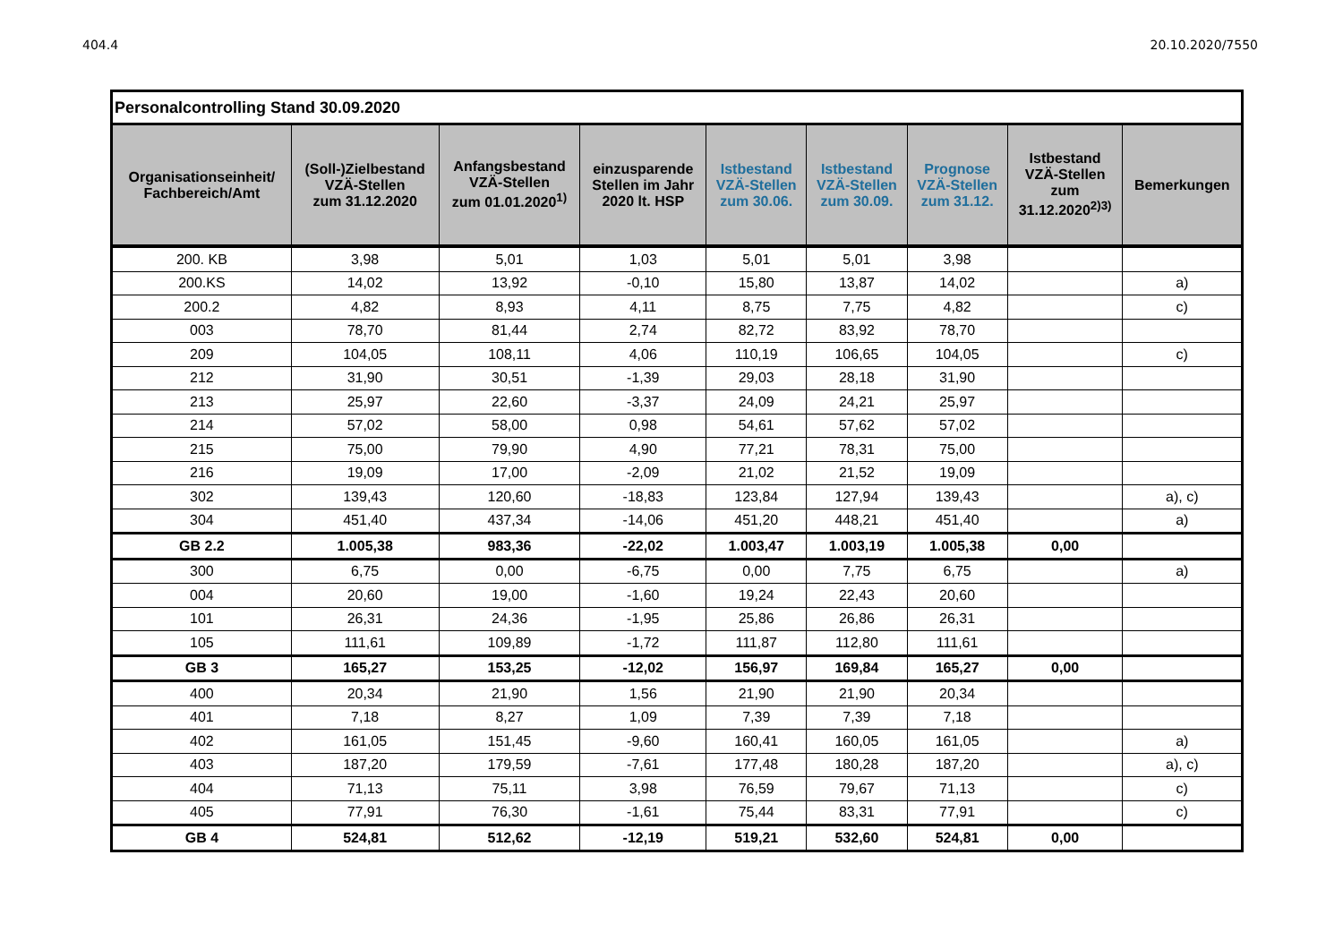404.4 20.10.2020/7550
| Personalcontrolling Stand 30.09.2020 | | | | | | | | |
| Organisationseinheit/ Fachbereich/Amt | (Soll-)Zielbestand VZÄ-Stellen zum 31.12.2020 | Anfangsbestand VZÄ-Stellen zum 01.01.2020<sup>1)</sup> | einzusparende Stellen im Jahr 2020 lt. HSP | Istbestand VZÄ-Stellen zum 30.06. | Istbestand VZÄ-Stellen zum 30.09. | Prognose VZÄ-Stellen zum 31.12. | Istbestand VZÄ-Stellen zum 31.12.2020<sup>2)3)</sup> | Bemerkungen |
| 200. KB | 3,98 | 5,01 | 1,03 | 5,01 | 5,01 | 3,98 | | |
| 200.KS | 14,02 | 13,92 | -0,10 | 15,80 | 13,87 | 14,02 | | a) |
| 200.2 | 4,82 | 8,93 | 4,11 | 8,75 | 7,75 | 4,82 | | c) |
| 003 | 78,70 | 81,44 | 2,74 | 82,72 | 83,92 | 78,70 | | |
| 209 | 104,05 | 108,11 | 4,06 | 110,19 | 106,65 | 104,05 | | c) |
| 212 | 31,90 | 30,51 | -1,39 | 29,03 | 28,18 | 31,90 | | |
| 213 | 25,97 | 22,60 | -3,37 | 24,09 | 24,21 | 25,97 | | |
| 214 | 57,02 | 58,00 | 0,98 | 54,61 | 57,62 | 57,02 | | |
| 215 | 75,00 | 79,90 | 4,90 | 77,21 | 78,31 | 75,00 | | |
| 216 | 19,09 | 17,00 | -2,09 | 21,02 | 21,52 | 19,09 | | |
| 302 | 139,43 | 120,60 | -18,83 | 123,84 | 127,94 | 139,43 | | a), c) |
| 304 | 451,40 | 437,34 | -14,06 | 451,20 | 448,21 | 451,40 | | a) |
| GB 2.2 | 1.005,38 | 983,36 | -22,02 | 1.003,47 | 1.003,19 | 1.005,38 | 0,00 | |
| 300 | 6,75 | 0,00 | -6,75 | 0,00 | 7,75 | 6,75 | | a) |
| 004 | 20,60 | 19,00 | -1,60 | 19,24 | 22,43 | 20,60 | | |
| 101 | 26,31 | 24,36 | -1,95 | 25,86 | 26,86 | 26,31 | | |
| 105 | 111,61 | 109,89 | -1,72 | 111,87 | 112,80 | 111,61 | | |
| GB 3 | 165,27 | 153,25 | -12,02 | 156,97 | 169,84 | 165,27 | 0,00 | |
| 400 | 20,34 | 21,90 | 1,56 | 21,90 | 21,90 | 20,34 | | |
| 401 | 7,18 | 8,27 | 1,09 | 7,39 | 7,39 | 7,18 | | |
| 402 | 161,05 | 151,45 | -9,60 | 160,41 | 160,05 | 161,05 | | a) |
| 403 | 187,20 | 179,59 | -7,61 | 177,48 | 180,28 | 187,20 | | a), c) |
| 404 | 71,13 | 75,11 | 3,98 | 76,59 | 79,67 | 71,13 | | c) |
| 405 | 77,91 | 76,30 | -1,61 | 75,44 | 83,31 | 77,91 | | c) |
| GB 4 | 524,81 | 512,62 | -12,19 | 519,21 | 532,60 | 524,81 | 0,00 | |